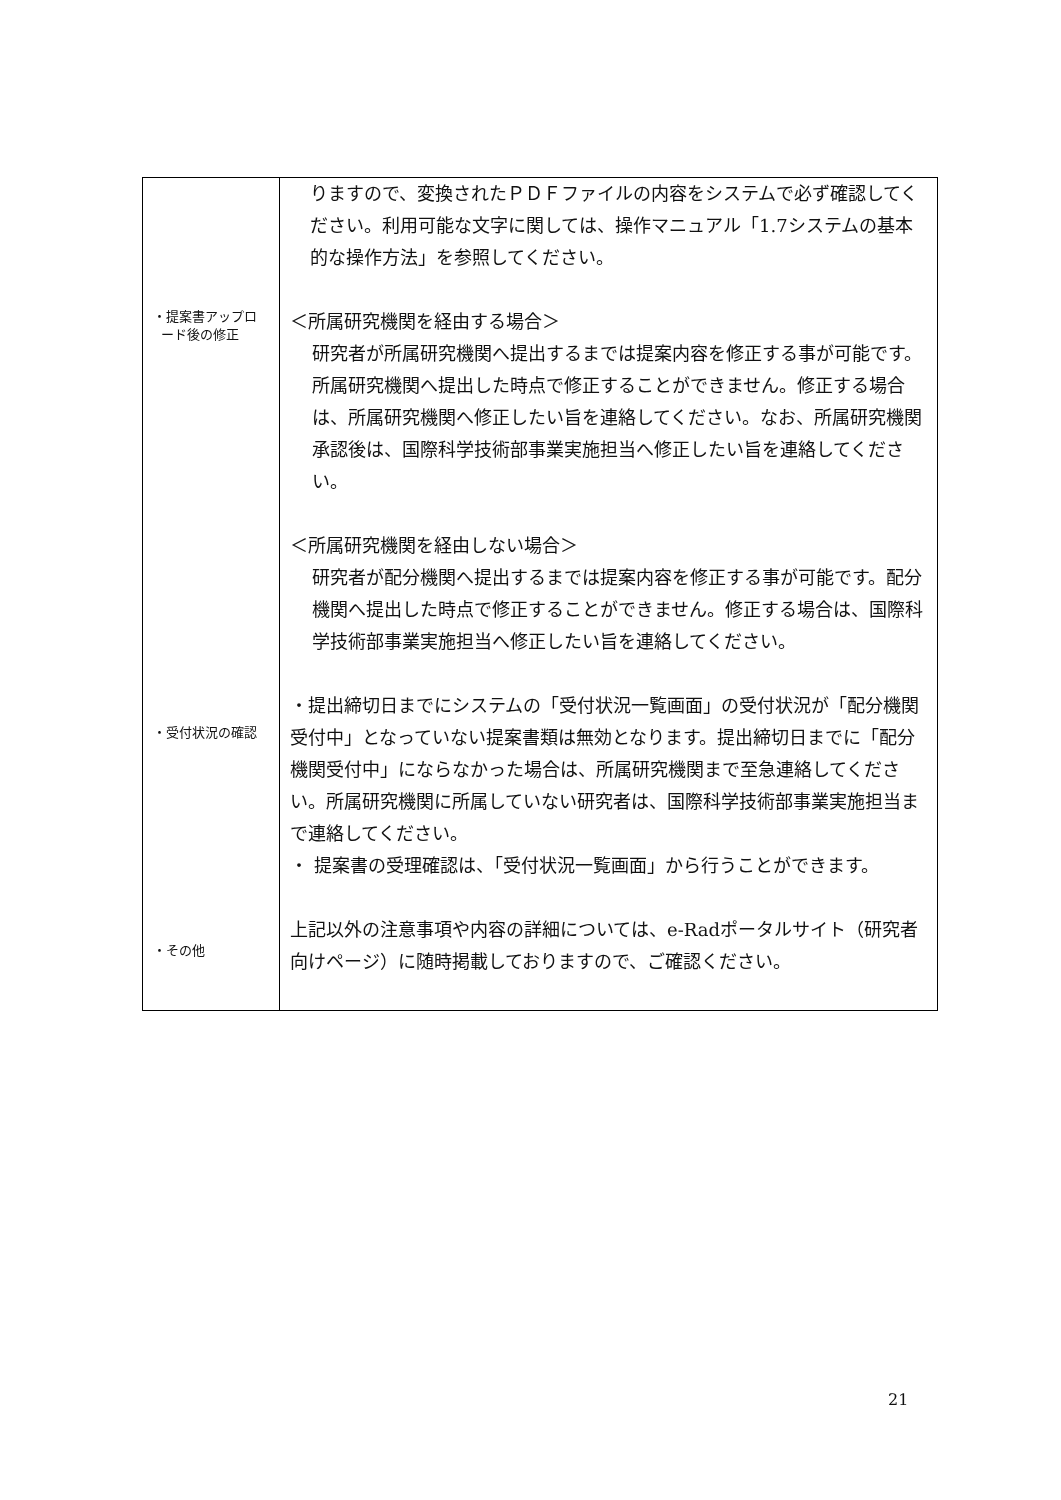| ・提案書アップロ ード後の修正 ・受付状況の確認 ・その他 | りますので、変換されたＰＤＦファイルの内容をシステムで必ず確認してください。利用可能な文字に関しては、操作マニュアル「1.7システムの基本的な操作方法」を参照してください。 ＜所属研究機関を経由する場合＞ 研究者が所属研究機関へ提出するまでは提案内容を修正する事が可能です。所属研究機関へ提出した時点で修正することができません。修正する場合は、所属研究機関へ修正したい旨を連絡してください。なお、所属研究機関承認後は、国際科学技術部事業実施担当へ修正したい旨を連絡してください。 ＜所属研究機関を経由しない場合＞ 研究者が配分機関へ提出するまでは提案内容を修正する事が可能です。配分機関へ提出した時点で修正することができません。修正する場合は、国際科学技術部事業実施担当へ修正したい旨を連絡してください。 ・提出締切日までにシステムの「受付状況一覧画面」の受付状況が「配分機関受付中」となっていない提案書類は無効となります。提出締切日までに「配分機関受付中」にならなかった場合は、所属研究機関まで至急連絡してください。所属研究機関に所属していない研究者は、国際科学技術部事業実施担当まで連絡してください。 ・ 提案書の受理確認は、「受付状況一覧画面」から行うことができます。 上記以外の注意事項や内容の詳細については、e-Radポータルサイト（研究者向けページ）に随時掲載しておりますので、ご確認ください。 |
21